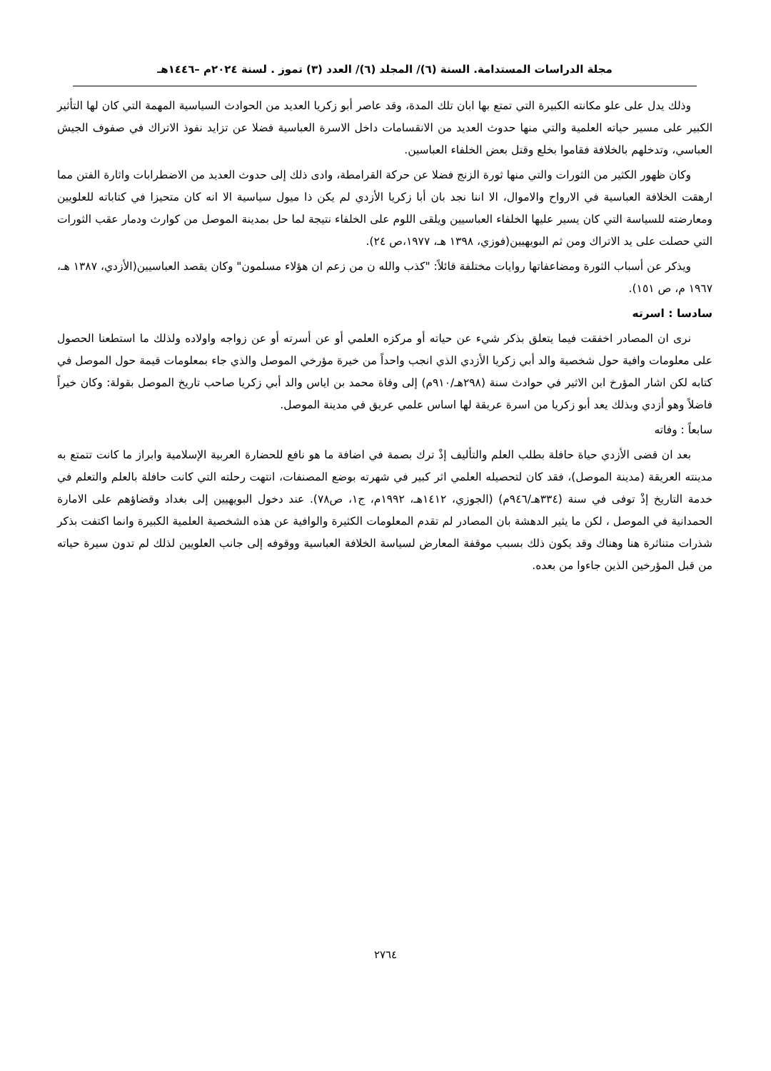مجلة الدراسات المستدامة. السنة (٦)/ المجلد (٦)/ العدد (٣) تموز . لسنة ٢٠٢٤م –١٤٤٦هـ
وذلك يدل على علو مكانته الكبيرة التي تمتع بها ابان تلك المدة، وقد عاصر أبو زكريا العديد من الحوادث السياسية المهمة التي كان لها التأثير الكبير على مسير حياته العلمية والتي منها حدوث العديد من الانقسامات داخل الاسرة العباسية فضلا عن تزايد نفوذ الاتراك في صفوف الجيش العباسي، وتدخلهم بالخلافة فقاموا بخلع وقتل بعض الخلفاء العباسين.
وكان ظهور الكثير من الثورات والتي منها ثورة الزنج فضلا عن حركة القرامطة، وادى ذلك إلى حدوث العديد من الاضطرابات واثارة الفتن مما ارهقت الخلافة العباسية في الارواح والاموال، الا اننا نجد بان أبا زكريا الأزدي لم يكن ذا ميول سياسية الا انه كان متحيزا في كتاباته للعلويين ومعارضته للسياسة التي كان يسير عليها الخلفاء العباسيين ويلقى اللوم على الخلفاء نتيجة لما حل بمدينة الموصل من كوارث ودمار عقب الثورات التي حصلت على يد الاتراك ومن ثم البويهيين(فوزي، ١٣٩٨ هـ، ١٩٧٧،ص ٢٤).
ويذكر عن أسباب الثورة ومضاعفاتها روايات مختلفة قائلاً: "كذب والله ن من زعم ان هؤلاء مسلمون" وكان يقصد العباسيين(الأزدي، ١٣٨٧ هـ، ١٩٦٧ م، ص ١٥١).
سادسا : اسرته
نرى ان المصادر اخفقت فيما يتعلق بذكر شيء عن حياته أو مركزه العلمي أو عن أسرته أو عن زواجه واولاده ولذلك ما استطعنا الحصول على معلومات وافية حول شخصية والد أبي زكريا الأزدي الذي انجب واحداً من خيرة مؤرخي الموصل والذي جاء بمعلومات قيمة حول الموصل في كتابه لكن اشار المؤرخ ابن الاثير في حوادث سنة (٢٩٨هـ/٩١٠م) إلى وفاة محمد بن اياس والد أبي زكريا صاحب تاريخ الموصل بقولة: وكان خيراً فاضلاً وهو أزدي وبذلك يعد أبو زكريا من اسرة عريقة لها اساس علمي عريق في مدينة الموصل.
سابعاً : وفاته
بعد ان قضى الأزدي حياة حافلة بطلب العلم والتأليف إذْ ترك بصمة في اضافة ما هو نافع للحضارة العربية الإسلامية وابراز ما كانت تتمتع به مدينته العريقة (مدينة الموصل)، فقد كان لتحصيله العلمي اثر كبير في شهرته بوضع المصنفات، انتهت رحلته التي كانت حافلة بالعلم والتعلم في خدمة التاريخ إذْ توفى في سنة (٣٣٤هـ/٩٤٦م) (الجوزي، ١٤١٢هـ، ١٩٩٢م، ج١، ص٧٨). عند دخول البويهيين إلى بغداد وقضاؤهم على الامارة الحمدانية في الموصل ، لكن ما يثير الدهشة بان المصادر لم تقدم المعلومات الكثيرة والوافية عن هذه الشخصية العلمية الكبيرة وانما اكتفت بذكر شذرات متناثرة هنا وهناك وقد يكون ذلك بسبب موقفة المعارض لسياسة الخلافة العباسية ووقوفه إلى جانب العلويين لذلك لم تدون سيرة حياته من قبل المؤرخين الذين جاءوا من بعده.
٢٧٦٤